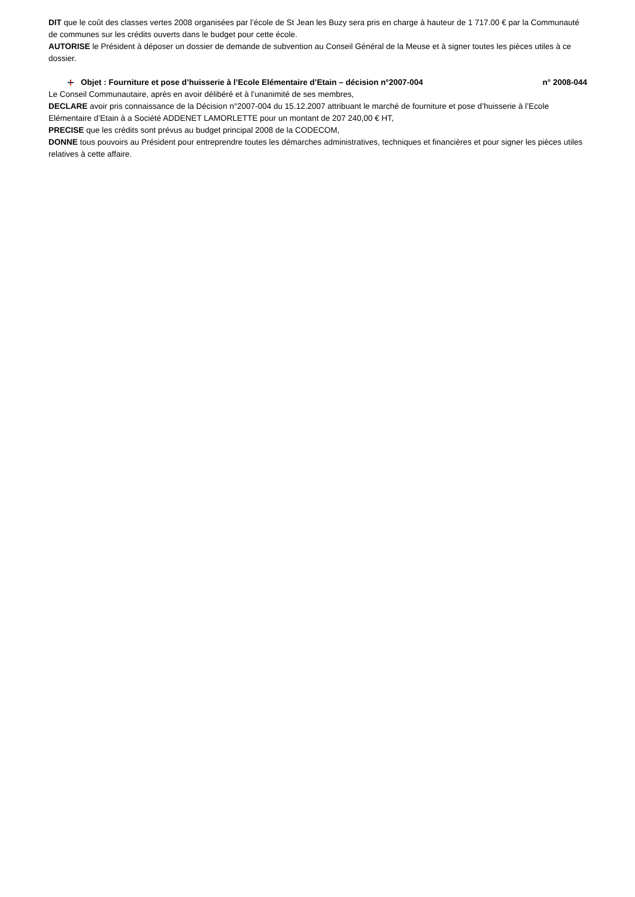DIT que le coût des classes vertes 2008 organisées par l’école de St Jean les Buzy sera pris en charge à hauteur de 1 717.00 € par la Communauté de communes sur les crédits ouverts dans le budget pour cette école.
AUTORISE le Président à déposer un dossier de demande de subvention au Conseil Général de la Meuse et à signer toutes les pièces utiles à ce dossier.
Objet : Fourniture et pose d’huisserie à l’Ecole Elémentaire d’Etain – décision n°2007-004 n° 2008-044
Le Conseil Communautaire, après en avoir délibéré et à l’unanimité de ses membres,
DECLARE avoir pris connaissance de la Décision n°2007-004 du 15.12.2007 attribuant le marché de fourniture et pose d’huisserie à l’Ecole Elémentaire d’Etain à a Société ADDENET LAMORLETTE pour un montant de 207 240,00 € HT,
PRECISE que les crédits sont prévus au budget principal 2008 de la CODECOM,
DONNE tous pouvoirs au Président pour entreprendre toutes les démarches administratives, techniques et financières et pour signer les pièces utiles relatives à cette affaire.